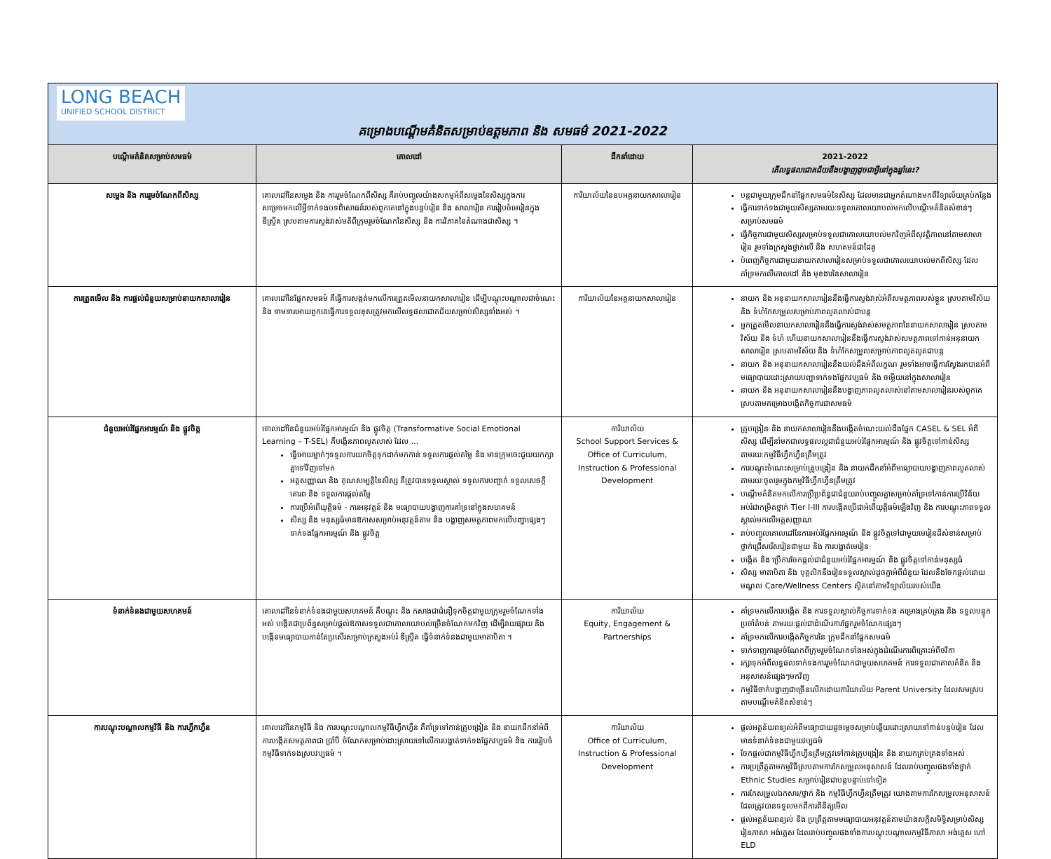| LONG BEACH UNIFIED SCHOOL DISTRICT គម្រោងបណ្តើមគំនិតសម្រាប់ឧត្តមភាព និង សមធម៌ 2021-2022 | | | |
| បណ្តើមគំនិតសម្រាប់សមធម៌ | គោលដៅ | ដឹកនាំដោយ | 2021-2022 តើលទ្ធផលជោគជ័យនឹងបង្ហាញដូចជាអ្វីនៅក្នុងឆ្នាំនេះ? |
| សម្លេង និង ការរួមចំណែកពីសិស្ស | គោលដៅនៃសម្លេង និង ការរួមចំណែកពីសិស្ស គឺរាប់បញ្ចូលយ៉ាងសកម្មអំពីសម្លេងនៃសិស្សក្នុងការសម្រេចមកលើអ្វីទាក់ទងបទពិសោធន៍របស់ពួកគេនៅក្នុងបន្ទប់រៀន និង សាលារៀន ការរៀបចំមេរៀនក្នុង ឌីស្រ្ទីគ ស្របតាមការស្ទង់វាស់មតិពីក្រុមរួមចំណែកនៃសិស្ស និង ការវិភាគនៃតំណាងជាសិស្ស ។ | ការិយាល័យនៃឧបអគ្គនាយកសាលារៀន | បន្តជាមួយក្រុមដឹកនាំផ្នែកសមធម៌នៃសិស្ស ដែលមានជាអ្នកតំណាងមកពីវិទ្យាល័យគ្រប់កន្លែង ធ្វើការទាក់ទងជាមួយសិស្សតាមរយៈទទួលគោលយោបល់មកលើបណ្តើមគំនិតសំខាន់ៗសម្រាប់សមធម៌ ធ្វើកិច្ចការជាមួយសិស្សសម្រាប់ទទួលជាគោលយោបល់មកវិញអំពីសុវត្ថិភាពនៅតាមសាលារៀន រួមទាំងក្រសួងថ្នាក់លើ និង សហគមន៍ជាដៃគូ បំពេញកិច្ចការជាមួយនាយកសាលារៀនសម្រាប់ទទួលជាគោលយោបល់មកពីសិស្ស ដែលគាំទ្រមកលើគោលដៅ និង មុខងារនៃសាលារៀន |
| ការត្រួតមើល និង ការផ្តល់ជំនួយសម្រាប់នាយកសាលារៀន | គោលដៅនៃផ្នែកសមធម៌ គឺធ្វើការសង្កត់មកលើការត្រួតមើលនាយកសាលារៀន ដើម្បីបណ្តុះបណ្តាលជាចំណេះ និង ទាមទារអោយពួកគេធ្វើការទទួលខុសត្រូវមកលើលទ្ធផលជោគជ័យសម្រាប់សិស្សទាំងអស់ ។ | ការិយាល័យនៃអគ្គនាយកសាលារៀន | នាយក និង អនុនាយកសាលារៀននឹងធ្វើការស្ទង់វាស់អំពីសមត្ថភាពរបស់ខ្លួន ស្របតាមវិស័យ និង ទំហំកែសម្រួលសម្រាប់ភាពលូតលាស់ជាបន្ត អ្នកត្រួតមើលនាយកសាលារៀននឹងធ្វើការស្ទង់វាស់សមត្ថភាពនៃនាយកសាលារៀន ស្របតាមវិស័យ និង ទំហំ ហើយនាយកសាលារៀននឹងធ្វើការស្ទង់វាស់សមត្ថភាពទៅកាន់អនុនាយកសាលារៀន ស្របតាមវិស័យ និង ទំហំកែសម្រួលសម្រាប់ភាពលូតលូតជាបន្ត នាយក និង អនុនាយកសាលារៀននឹងយល់ដឹងអំពីលក្ខណ រួមទាំងអាចធ្វើការស្វែងរកបានអំពីមធ្យោបាយដោះស្រាយបញ្ហាទាក់ទងផ្នែកវប្បធម៌ និង ចម្លើយនៅក្នុងសាលារៀន នាយក និង អនុនាយកសាលារៀននឹងបង្ហាញភាពលូតលាស់នៅតាមសាលារៀនរបស់ពួកគេ ស្របតាមគម្រោងបង្កើតកិច្ចការជាសមធម៌ |
| ជំនួយអប់រំផ្នែកអារម្មណ៍ និង ផ្លូវចិត្ត | គោលដៅនៃជំនួយអប់រំផ្នែកអារម្មណ៍ និង ផ្លូវចិត្ត (Transformative Social Emotional Learning – T-SEL) គឺបង្កើនភាពលូតលាស់ ដែល ... ធ្វើអោយម្នាក់ៗទទួលការយកចិត្តទុកដាក់មកកាន់ ទទួលការផ្តល់តម្លៃ និង មានក្រុមចេះជួយយកក្សាគ្នាទៅវិញទៅមក អត្តសញ្ញាណ និង គុណសម្បត្តិនៃសិស្ស គឺត្រូវបានទទួលស្គាល់ ទទួលការបញ្ជាក់ ទទួលសេចក្តីគោរព និង ទទួលការផ្តល់តម្លៃ ការប្រើអំពើយុត្តិធម៌ - ការអនុវត្តន៍ និង មធ្យោបាយបង្ហាញការគាំទ្រនៅក្នុងសហគមន៍ សិស្ស និង មនុស្សធំមានឱកាសសម្រាប់អនុវត្តន៍តាម និង បង្ហាញសមត្ថភាពមកលើបញ្ហាផ្សេងៗទាក់ទងផ្នែកអារម្មណ៍ និង ផ្លូវចិត្ត | ការិយាល័យ School Support Services & Office of Curriculum, Instruction & Professional Development | គ្រូបង្រៀន និង នាយកសាលារៀននឹងបង្កើតចំណេះយល់ដឹងផ្នែក CASEL & SEL អំពីសិស្ស ដើម្បីនាំមកជាលទ្ធផលល្អជាជំនួយអប់រំផ្នែកអារម្មណ៍ និង ផ្លូវចិត្តទៅកាន់សិស្សតាមរយៈកម្មវិធីហ្វឹកហ្វឺនត្រឹមត្រូវ ការបណ្តុះចំណេះសម្រាប់គ្រូបង្រៀន និង នាយកដឹកនាំអំពីមធ្យោបាយបង្ហាញភាពលូតលាស់តាមរយៈចូលរួមក្នុងកម្មវិធីហ្វឹកហ្វឺនត្រឹមត្រូវ បណ្តើមគំនិតមកលើការប្រើប្រព័ន្ធជាជំនួយរាប់បញ្ចូលគ្នាសម្រាប់គាំទ្រទៅកាន់ការប្រើវិន័យអប់រំជាកម្រិតថ្នាក់ Tier I-III ការបង្កើតប្រើជាអំពើយុត្តិធម៌ឡើងវិញ និង ការបណ្តុះភាពទទួលស្គាល់មកលើអត្តសញ្ញាណ រាប់បញ្ចូលគោលដៅនៃការអប់រំផ្នែកអារម្មណ៍ និង ផ្លូវចិត្តទៅជាមួយមេរៀនដ៏សំខាន់សម្រាប់ថ្នាក់ជ្រើសរើសរៀនជាមួយ និង ការបង្ហាត់មេរៀន បង្កើត និង ប្រើការចែកផ្តល់ជាជំនួយអប់រំផ្នែកអារម្មណ៍ និង ផ្លូវចិត្តទៅកាន់មនុស្សធំ សិស្ស មាតាបិតា និង បុគ្គលិកនឹងរៀនទទួលស្គាល់ដូចគ្នាអំពីជំនួយ ដែលនឹងចែកផ្តល់ដោយមណ្ឌល Care/Wellness Centers ស្ថិតនៅតាមវិទ្យាល័យរបស់យើង |
| ទំនាក់ទំនងជាមួយសហគមន៍ | គោលដៅនៃទំនាក់ទំនងជាមួយសហគមន៍ គឺបណ្តុះ និង កសាងជាជំនឿទុកចិត្តជាមួយក្រុមរួមចំណែកទាំងអស់ បង្កើតជាប្រព័ន្ធសម្រាប់ផ្តល់ឱកាសទទួលជាគោលយោបល់ច្រើនចំណែកមកវិញ ដើម្បីរាយផ្សាយ និង បង្កើនមធ្យោបាយកាន់តែប្រសើរសម្រាប់ក្រសួងអប់រំ ឌីស្រ្ទីគ ធ្វើទំនាក់ទំនងជាមួយមាតាបិតា ។ | ការិយាល័យ Equity, Engagement & Partnerships | គាំទ្រមកលើការបង្កើត និង ការទទួលស្គាល់កិច្ចការទាក់ទង គម្រោងគ្រប់គ្រង និង ទទួលបន្ទុកប្រចាំតំបន់ តាមរយៈផ្តល់ជាដំណើរការផ្នែករួមចំណែកផ្សេងៗ គាំទ្រមកលើការបង្កើតកិច្ចការនៃ ក្រុមដឹកនាំផ្នែកសមធម៌ ទាក់ទាញការរួមចំណែកពីក្រុមរួមចំណែកទាំងអស់ក្នុងដំណើរការពិគ្រោះអំពីថវិកា រក្សាទុកអំពីលទ្ធផលទាក់ទងការរួមចំណែកជាមួយសហគមន៍ ការទទួលជាគោលគំនិត និង អនុសាសន៍ផ្សេងៗមកវិញ កម្មវិធីចាក់បង្ហាញជាច្រើនលើកដោយការិយាល័យ Parent University ដែលសមស្របតាមបណ្តើមគំនិតសំខាន់ៗ |
| ការបណ្តុះបណ្តាលកម្មវិធី និង ការហ្វឹកហ្វឺន | គោលដៅនៃកម្មវិធី និង ការបណ្តុះបណ្តាលកម្មវិធីហ្វឹកហ្វឺន គឺគាំទ្រទៅកាន់គ្រូបង្រៀន និង នាយកដឹកនាំអំពីការបង្កើតសមត្ថភាពជា ប្រាំបី ចំណែកសម្រាប់ដោះស្រាយទៅលើការបង្ហាត់ទាក់ទងផ្នែកវប្បធម៌ និង ការរៀបចំកម្មវិធីទាក់ទងស្របវប្បធម៌ ។ | ការិយាល័យ Office of Curriculum, Instruction & Professional Development | ផ្តល់អត្ថន័យពន្យល់អំពីមធ្យោបាយដូចម្តេចសម្រាប់ឆ្លើយដោះស្រាយទៅកាន់បន្ទប់រៀន ដែលមានទំនាក់ទំនងជាមួយវប្បធម៌ ចែកផ្តល់ជាកម្មវិធីហ្វឹកហ្វឺនត្រឹមត្រូវទៅកាន់គ្រូបង្រៀន និង នាយកគ្រប់គ្រងទាំងអស់ ការប្រព្រឹត្តតាមកម្មវិធីស្របតាមការកែសម្រួលអនុសាសន៍ ដែលរាប់បញ្ចូលផងទាំងថ្នាក់ Ethnic Studies សម្រាប់រៀនជាបន្តបន្ទាប់ទៅទៀត ការកែសម្រួលឯកសារ/ថ្នាក់ និង កម្មវិធីហ្វឹកហ្វឺនត្រឹមត្រូវ យោងតាមការកែសម្រួលអនុសាសន៍ ដែលត្រូវបានទទួលមកពីការពិនិត្យមើល ផ្តល់អត្ថន័យពន្យល់ និង ប្រព្រឹត្តតាមមធ្យោបាយអនុវត្តន៍តាមយ៉ាងសក្តិសមិទ្ធិសម្រាប់សិស្សរៀនភាសា អង់គ្លេស ដែលរាប់បញ្ចូលផងទាំងការបណ្តុះបណ្តាលកម្មវិធីភាសា អង់គ្លេស ហៅ ELD |